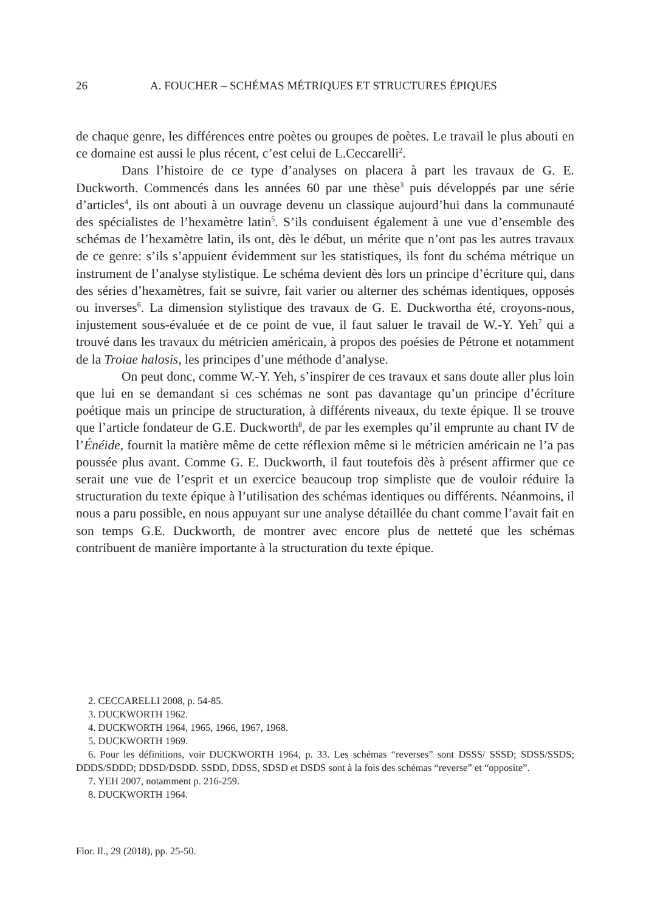26 A. FOUCHER – SCHÉMAS MÉTRIQUES ET STRUCTURES ÉPIQUES
de chaque genre, les différences entre poètes ou groupes de poètes. Le travail le plus abouti en ce domaine est aussi le plus récent, c’est celui de L.Ceccarelli<sup>2</sup>.
Dans l’histoire de ce type d’analyses on placera à part les travaux de G. E. Duckworth. Commencés dans les années 60 par une thèse<sup>3</sup> puis développés par une série d’articles<sup>4</sup>, ils ont abouti à un ouvrage devenu un classique aujourd’hui dans la communauté des spécialistes de l’hexamètre latin<sup>5</sup>. S’ils conduisent également à une vue d’ensemble des schémas de l’hexamètre latin, ils ont, dès le début, un mérite que n’ont pas les autres travaux de ce genre: s’ils s’appuient évidemment sur les statistiques, ils font du schéma métrique un instrument de l’analyse stylistique. Le schéma devient dès lors un principe d’écriture qui, dans des séries d’hexamètres, fait se suivre, fait varier ou alterner des schémas identiques, opposés ou inverses<sup>6</sup>. La dimension stylistique des travaux de G. E. Duckwortha été, croyons-nous, injustement sous-évaluée et de ce point de vue, il faut saluer le travail de W.-Y. Yeh<sup>7</sup> qui a trouvé dans les travaux du métricien américain, à propos des poésies de Pétrone et notamment de la Troiae halosis, les principes d’une méthode d’analyse.
On peut donc, comme W.-Y. Yeh, s’inspirer de ces travaux et sans doute aller plus loin que lui en se demandant si ces schémas ne sont pas davantage qu’un principe d’écriture poétique mais un principe de structuration, à différents niveaux, du texte épique. Il se trouve que l’article fondateur de G.E. Duckworth<sup>8</sup>, de par les exemples qu’il emprunte au chant IV de l’Énéide, fournit la matière même de cette réflexion même si le métricien américain ne l’a pas poussée plus avant. Comme G. E. Duckworth, il faut toutefois dès à présent affirmer que ce serait une vue de l’esprit et un exercice beaucoup trop simpliste que de vouloir réduire la structuration du texte épique à l’utilisation des schémas identiques ou différents. Néanmoins, il nous a paru possible, en nous appuyant sur une analyse détaillée du chant comme l’avait fait en son temps G.E. Duckworth, de montrer avec encore plus de netteté que les schémas contribuent de manière importante à la structuration du texte épique.
2. CECCARELLI 2008, p. 54-85.
3. DUCKWORTH 1962.
4. DUCKWORTH 1964, 1965, 1966, 1967, 1968.
5. DUCKWORTH 1969.
6. Pour les définitions, voir DUCKWORTH 1964, p. 33. Les schémas “reverses” sont DSSS/ SSSD; SDSS/SSDS; DDDS/SDDD; DDSD/DSDD. SSDD, DDSS, SDSD et DSDS sont à la fois des schémas “reverse” et “opposite”.
7. YEH 2007, notamment p. 216-259.
8. DUCKWORTH 1964.
Flor. Il., 29 (2018), pp. 25-50.